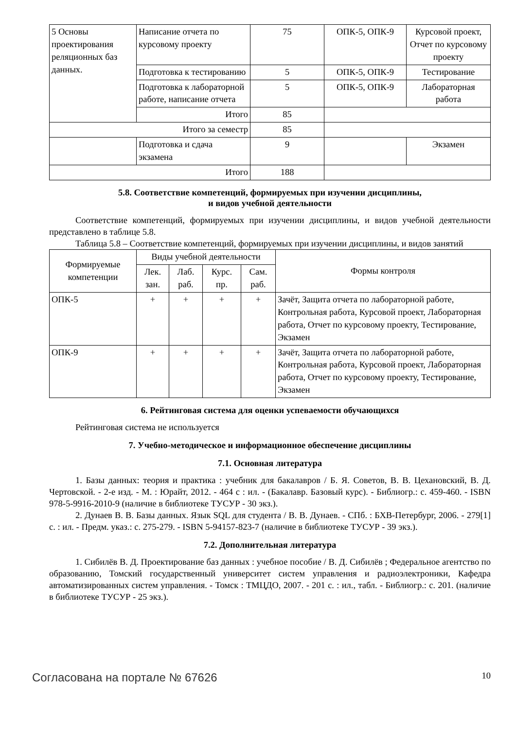| 5 Основы проектирования реляционных баз данных. | Написание отчета по курсовому проекту | 75 | ОПК-5, ОПК-9 | Курсовой проект, Отчет по курсовому проекту |
| | Подготовка к тестированию | 5 | ОПК-5, ОПК-9 | Тестирование |
| | Подготовка к лабораторной работе, написание отчета | 5 | ОПК-5, ОПК-9 | Лабораторная работа |
| | Итого | 85 | | |
| Итого за семестр | | 85 | | |
| | Подготовка и сдача экзамена | 9 | | Экзамен |
| Итого | | 188 | | |
5.8. Соответствие компетенций, формируемых при изучении дисциплины,
и видов учебной деятельности
Соответствие компетенций, формируемых при изучении дисциплины, и видов учебной деятельности представлено в таблице 5.8.
Таблица 5.8 – Соответствие компетенций, формируемых при изучении дисциплины, и видов занятий
| Формируемые компетенции | Виды учебной деятельности | | | | Формы контроля |
| --- | --- | --- | --- | --- | --- |
| | Лек. зан. | Лаб. раб. | Курс. пр. | Сам. раб. | |
| ОПК-5 | + | + | + | + | Зачёт, Защита отчета по лабораторной работе, Контрольная работа, Курсовой проект, Лабораторная работа, Отчет по курсовому проекту, Тестирование, Экзамен |
| ОПК-9 | + | + | + | + | Зачёт, Защита отчета по лабораторной работе, Контрольная работа, Курсовой проект, Лабораторная работа, Отчет по курсовому проекту, Тестирование, Экзамен |
6. Рейтинговая система для оценки успеваемости обучающихся
Рейтинговая система не используется
7. Учебно-методическое и информационное обеспечение дисциплины
7.1. Основная литература
1. Базы данных: теория и практика : учебник для бакалавров / Б. Я. Советов, В. В. Цехановский, В. Д. Чертовской. - 2-е изд. - М. : Юрайт, 2012. - 464 с : ил. - (Бакалавр. Базовый курс). - Библиогр.: с. 459-460. - ISBN 978-5-9916-2010-9 (наличие в библиотеке ТУСУР - 30 экз.).
2. Дунаев В. В. Базы данных. Язык SQL для студента / В. В. Дунаев. - СПб. : БХВ-Петербург, 2006. - 279[1] с. : ил. - Предм. указ.: с. 275-279. - ISBN 5-94157-823-7 (наличие в библиотеке ТУСУР - 39 экз.).
7.2. Дополнительная литература
1. Сибилёв В. Д. Проектирование баз данных : учебное пособие / В. Д. Сибилёв ; Федеральное агентство по образованию, Томский государственный университет систем управления и радиоэлектроники, Кафедра автоматизированных систем управления. - Томск : ТМЦДО, 2007. - 201 с. : ил., табл. - Библиогр.: с. 201. (наличие в библиотеке ТУСУР - 25 экз.).
Согласована на портале № 67626 10